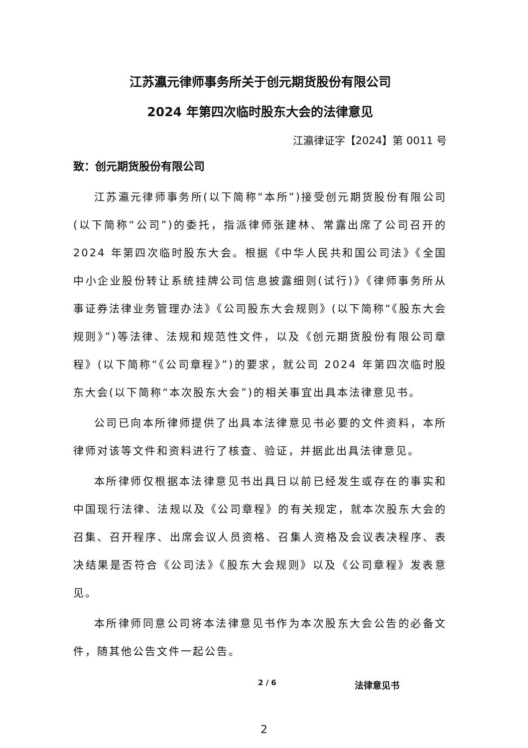江苏瀛元律师事务所关于创元期货股份有限公司
2024 年第四次临时股东大会的法律意见
江瀛律证字【2024】第 0011 号
致：创元期货股份有限公司
江苏瀛元律师事务所(以下简称“本所”)接受创元期货股份有限公司(以下简称“公司”)的委托，指派律师张建林、常露出席了公司召开的 2024 年第四次临时股东大会。根据《中华人民共和国公司法》《全国中小企业股份转让系统挂牌公司信息披露细则(试行)》《律师事务所从事证券法律业务管理办法》《公司股东大会规则》(以下简称“《股东大会规则》”)等法律、法规和规范性文件，以及《创元期货股份有限公司章程》(以下简称“《公司章程》”)的要求，就公司 2024 年第四次临时股东大会(以下简称“本次股东大会”)的相关事宜出具本法律意见书。
公司已向本所律师提供了出具本法律意见书必要的文件资料，本所律师对该等文件和资料进行了核查、验证，并据此出具法律意见。
本所律师仅根据本法律意见书出具日以前已经发生或存在的事实和中国现行法律、法规以及《公司章程》的有关规定，就本次股东大会的召集、召开程序、出席会议人员资格、召集人资格及会议表决程序、表决结果是否符合《公司法》《股东大会规则》以及《公司章程》发表意见。
本所律师同意公司将本法律意见书作为本次股东大会公告的必备文件，随其他公告文件一起公告。
2 / 6 法律意见书
2